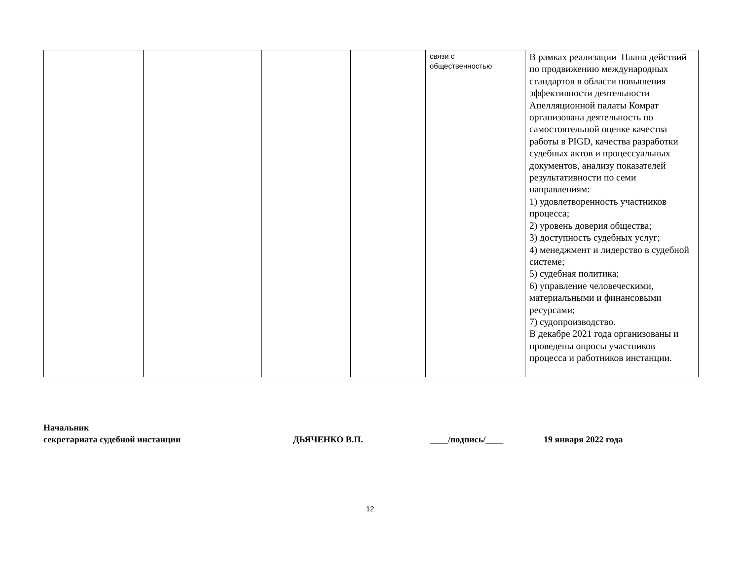| | | | | связи с общественностью | В рамках реализации Плана действий по продвижению международных стандартов в области повышения эффективности деятельности Апелляционной палаты Комрат организована деятельность по самостоятельной оценке качества работы в PIGD, качества разработки судебных актов и процессуальных документов, анализу показателей результативности по семи направлениям: 1) удовлетворенность участников процесса; 2) уровень доверия общества; 3) доступность судебных услуг; 4) менеджмент и лидерство в судебной системе; 5) судебная политика; 6) управление человеческими, материальными и финансовыми ресурсами; 7) судопроизводство. В декабре 2021 года организованы и проведены опросы участников процесса и работников инстанции. |
Начальник
секретариата судебной инстанции ДЬЯЧЕНКО В.П. ____/подпись/____ 19 января 2022 года
12